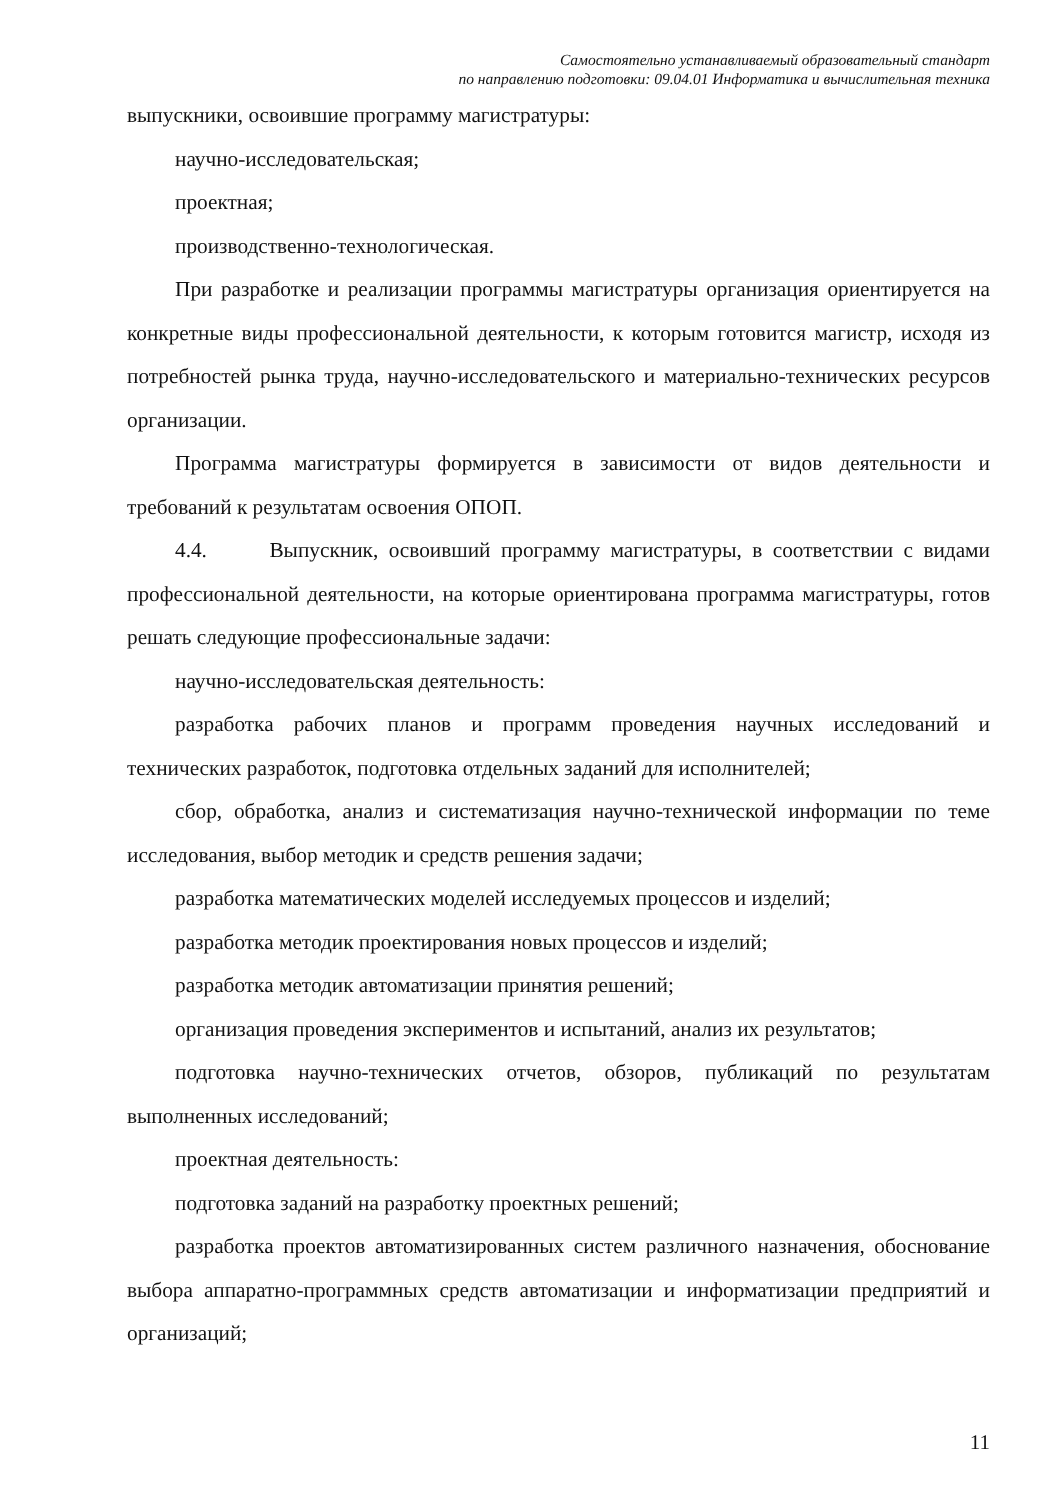Самостоятельно устанавливаемый образовательный стандарт
по направлению подготовки: 09.04.01 Информатика и вычислительная техника
выпускники, освоившие программу магистратуры:
научно-исследовательская;
проектная;
производственно-технологическая.
При разработке и реализации программы магистратуры организация ориентируется на конкретные виды профессиональной деятельности, к которым готовится магистр, исходя из потребностей рынка труда, научно-исследовательского и материально-технических ресурсов организации.
Программа магистратуры формируется в зависимости от видов деятельности и требований к результатам освоения ОПОП.
4.4. Выпускник, освоивший программу магистратуры, в соответствии с видами профессиональной деятельности, на которые ориентирована программа магистратуры, готов решать следующие профессиональные задачи:
научно-исследовательская деятельность:
разработка рабочих планов и программ проведения научных исследований и технических разработок, подготовка отдельных заданий для исполнителей;
сбор, обработка, анализ и систематизация научно-технической информации по теме исследования, выбор методик и средств решения задачи;
разработка математических моделей исследуемых процессов и изделий;
разработка методик проектирования новых процессов и изделий;
разработка методик автоматизации принятия решений;
организация проведения экспериментов и испытаний, анализ их результатов;
подготовка научно-технических отчетов, обзоров, публикаций по результатам выполненных исследований;
проектная деятельность:
подготовка заданий на разработку проектных решений;
разработка проектов автоматизированных систем различного назначения, обоснование выбора аппаратно-программных средств автоматизации и информатизации предприятий и организаций;
11